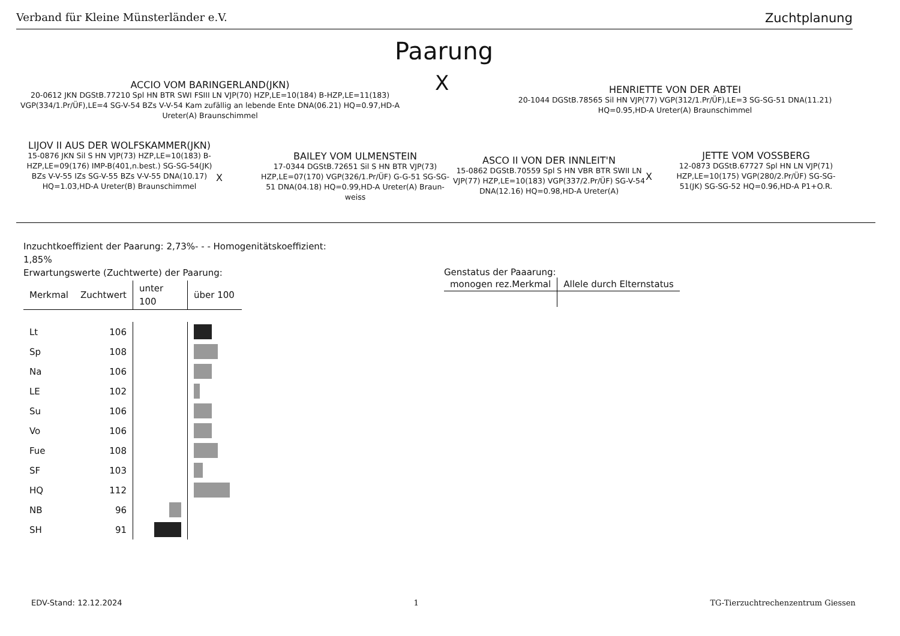Verband für Kleine Münsterländer e.V. Zuchtplanung
Paarung
X
ACCIO VOM BARINGERLAND(JKN)
20-0612 JKN DGStB.77210 Spl HN BTR SWI FSIII LN VJP(70) HZP,LE=10(184) B-HZP,LE=11(183) VGP(334/1.Pr/ÜF),LE=4 SG-V-54 BZs V-V-54 Kam zufällig an lebende Ente DNA(06.21) HQ=0.97,HD-A Ureter(A) Braunschimmel
HENRIETTE VON DER ABTEI
20-1044 DGStB.78565 Sil HN VJP(77) VGP(312/1.Pr/ÜF),LE=3 SG-SG-51 DNA(11.21) HQ=0.95,HD-A Ureter(A) Braunschimmel
LIJOV II AUS DER WOLFSKAMMER(JKN)
15-0876 JKN Sil S HN VJP(73) HZP,LE=10(183) B-HZP,LE=09(176) IMP-B(401,n.best.) SG-SG-54(JK) BZs V-V-55 IZs SG-V-55 BZs V-V-55 DNA(10.17) HQ=1.03,HD-A Ureter(B) Braunschimmel
X
BAILEY VOM ULMENSTEIN
17-0344 DGStB.72651 Sil S HN BTR VJP(73) HZP,LE=07(170) VGP(326/1.Pr/ÜF) G-G-51 SG-SG-51 DNA(04.18) HQ=0.99,HD-A Ureter(A) Braun-weiss
ASCO II VON DER INNLEIT'N
15-0862 DGStB.70559 Spl S HN VBR BTR SWII LN VJP(77) HZP,LE=10(183) VGP(337/2.Pr/ÜF) SG-V-54 DNA(12.16) HQ=0.98,HD-A Ureter(A)
X
JETTE VOM VOSSBERG
12-0873 DGStB.67727 Spl HN LN VJP(71) HZP,LE=10(175) VGP(280/2.Pr/ÜF) SG-SG-51(JK) SG-SG-52 HQ=0.96,HD-A P1+O.R.
Inzuchtkoeffizient der Paarung: 2,73%- - - Homogenitätskoeffizient: 1,85%
Erwartungswerte (Zuchtwerte) der Paarung:
| Merkmal | Zuchtwert | unter 100 | über 100 |
| --- | --- | --- | --- |
| Lt | 106 | | |
| Sp | 108 | | |
| Na | 106 | | |
| LE | 102 | | |
| Su | 106 | | |
| Vo | 106 | | |
| Fue | 108 | | |
| SF | 103 | | |
| HQ | 112 | | |
| NB | 96 | | |
| SH | 91 | | |
Genstatus der Paaarung:
| monogen rez.Merkmal | Allele durch Elternstatus |
| --- | --- |
EDV-Stand: 12.12.2024 1 TG-Tierzuchtrechenzentrum Giessen